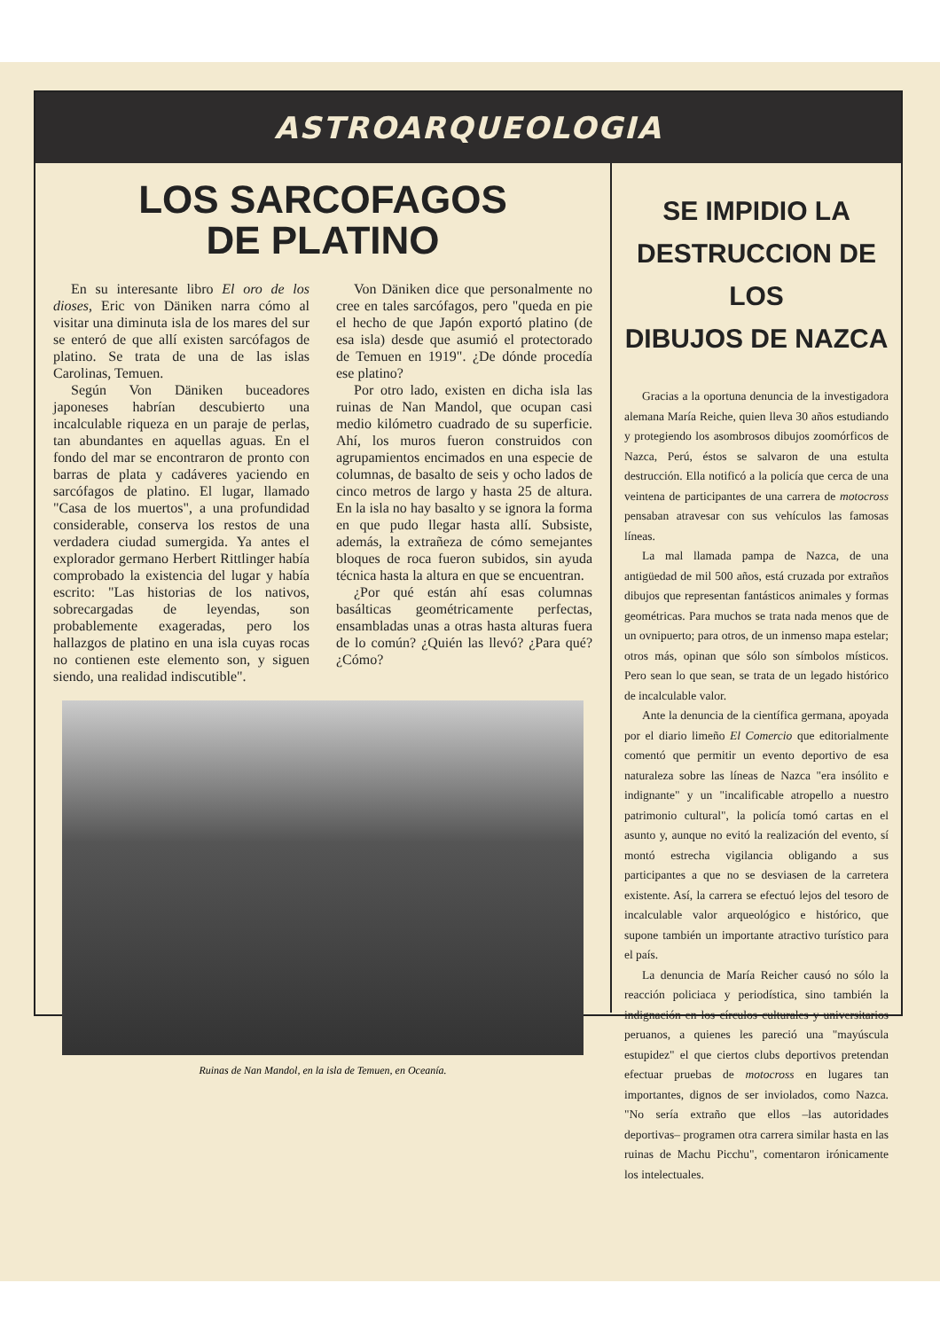ASTROARQUEOLOGIA
LOS SARCOFAGOS
DE PLATINO
En su interesante libro El oro de los dioses, Eric von Däniken narra cómo al visitar una diminuta isla de los mares del sur se enteró de que allí existen sarcófagos de platino. Se trata de una de las islas Carolinas, Temuen.
Según Von Däniken buceadores japoneses habrían descubierto una incalculable riqueza en un paraje de perlas, tan abundantes en aquellas aguas. En el fondo del mar se encontraron de pronto con barras de plata y cadáveres yaciendo en sarcófagos de platino. El lugar, llamado "Casa de los muertos", a una profundidad considerable, conserva los restos de una verdadera ciudad sumergida. Ya antes el explorador germano Herbert Rittlinger había comprobado la existencia del lugar y había escrito: "Las historias de los nativos, sobrecargadas de leyendas, son probablemente exageradas, pero los hallazgos de platino en una isla cuyas rocas no contienen este elemento son, y siguen siendo, una realidad indiscutible".
Von Däniken dice que personalmente no cree en tales sarcófagos, pero "queda en pie el hecho de que Japón exportó platino (de esa isla) desde que asumió el protectorado de Temuen en 1919". ¿De dónde procedía ese platino?
Por otro lado, existen en dicha isla las ruinas de Nan Mandol, que ocupan casi medio kilómetro cuadrado de su superficie. Ahí, los muros fueron construidos con agrupamientos encimados en una especie de columnas, de basalto de seis y ocho lados de cinco metros de largo y hasta 25 de altura. En la isla no hay basalto y se ignora la forma en que pudo llegar hasta allí. Subsiste, además, la extrañeza de cómo semejantes bloques de roca fueron subidos, sin ayuda técnica hasta la altura en que se encuentran.
¿Por qué están ahí esas columnas basálticas geométricamente perfectas, ensambladas unas a otras hasta alturas fuera de lo común? ¿Quién las llevó? ¿Para qué? ¿Cómo?
Ruinas de Nan Mandol, en la isla de Temuen, en Oceanía.
SE IMPIDIO LA
DESTRUCCION DE LOS
DIBUJOS DE NAZCA
Gracias a la oportuna denuncia de la investigadora alemana María Reiche, quien lleva 30 años estudiando y protegiendo los asombrosos dibujos zoomórficos de Nazca, Perú, éstos se salvaron de una estulta destrucción. Ella notificó a la policía que cerca de una veintena de participantes de una carrera de motocross pensaban atravesar con sus vehículos las famosas líneas.
La mal llamada pampa de Nazca, de una antigüedad de mil 500 años, está cruzada por extraños dibujos que representan fantásticos animales y formas geométricas. Para muchos se trata nada menos que de un ovnipuerto; para otros, de un inmenso mapa estelar; otros más, opinan que sólo son símbolos místicos. Pero sean lo que sean, se trata de un legado histórico de incalculable valor.
Ante la denuncia de la científica germana, apoyada por el diario limeño El Comercio que editorialmente comentó que permitir un evento deportivo de esa naturaleza sobre las líneas de Nazca "era insólito e indignante" y un "incalificable atropello a nuestro patrimonio cultural", la policía tomó cartas en el asunto y, aunque no evitó la realización del evento, sí montó estrecha vigilancia obligando a sus participantes a que no se desviasen de la carretera existente. Así, la carrera se efectuó lejos del tesoro de incalculable valor arqueológico e histórico, que supone también un importante atractivo turístico para el país.
La denuncia de María Reicher causó no sólo la reacción policiaca y periodística, sino también la indignación en los círculos culturales y universitarios peruanos, a quienes les pareció una "mayúscula estupidez" el que ciertos clubs deportivos pretendan efectuar pruebas de motocross en lugares tan importantes, dignos de ser inviolados, como Nazca. "No sería extraño que ellos –las autoridades deportivas– programen otra carrera similar hasta en las ruinas de Machu Picchu", comentaron irónicamente los intelectuales.